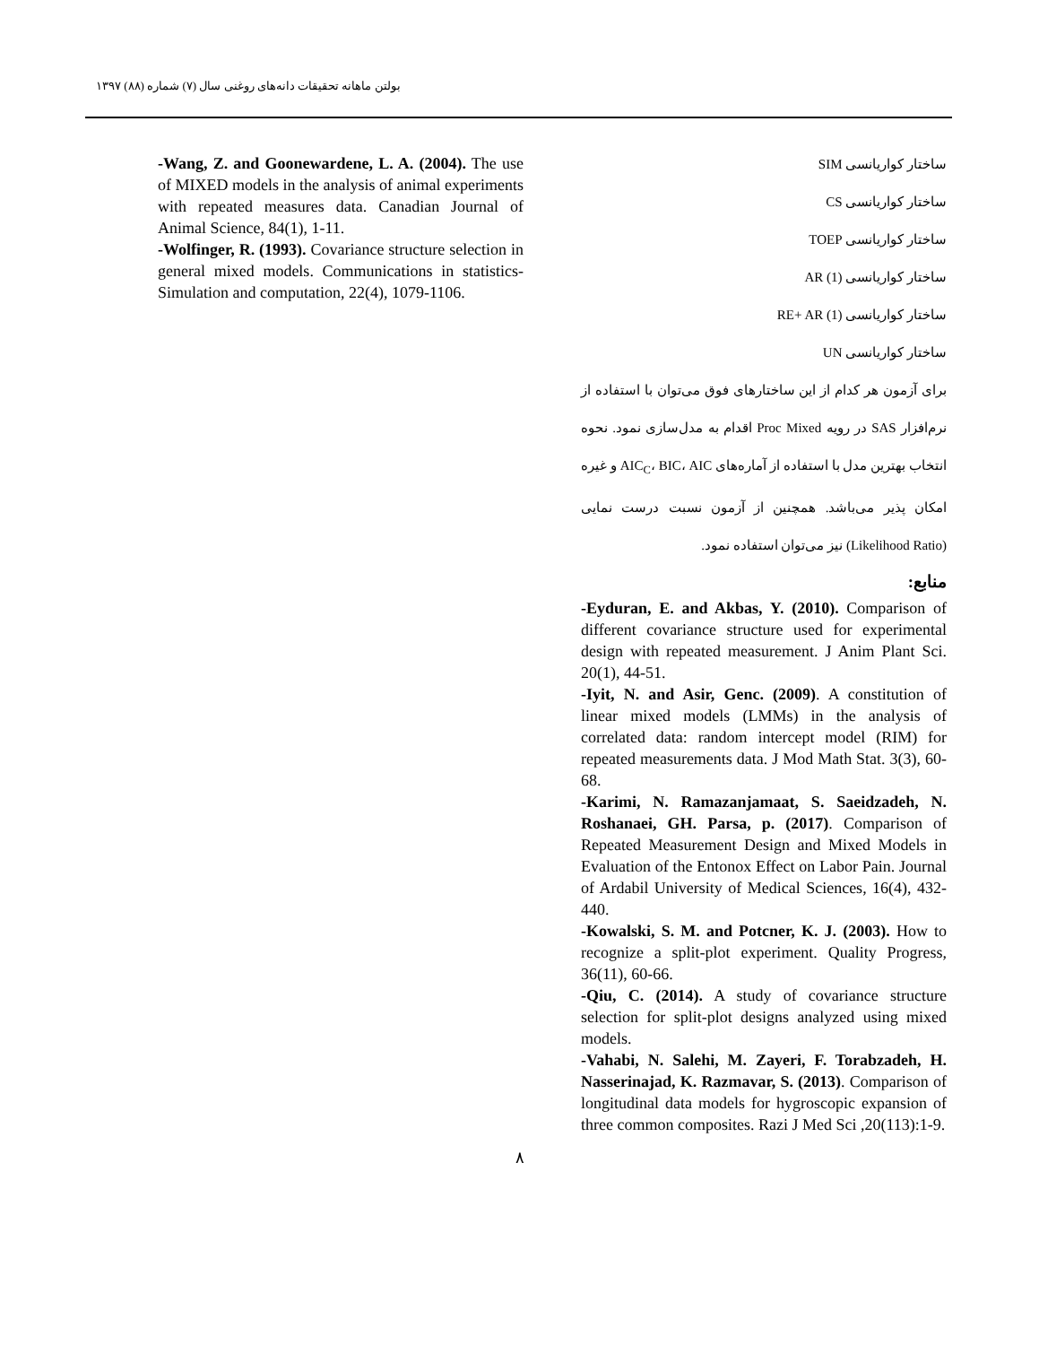بولتن ماهانه تحقیقات دانه‌های روغنی سال (۷) شماره (۸۸) ۱۳۹۷
ساختار کواریانسی SIM
ساختار کواریانسی CS
ساختار کواریانسی TOEP
ساختار کواریانسی AR (1)
ساختار کواریانسی RE+ AR (1)
ساختار کواریانسی UN
برای آزمون هر کدام از این ساختارهای فوق می‌توان با استفاده از نرم‌افزار SAS در رویه Proc Mixed اقدام به مدل‌سازی نمود. نحوه انتخاب بهترین مدل با استفاده از آماره‌های AIC<sub>C</sub>، BIC، AIC و غیره امکان پذیر می‌باشد. همچنین از آزمون نسبت درست نمایی (Likelihood Ratio) نیز می‌توان استفاده نمود.
منابع:
-Eyduran, E. and Akbas, Y. (2010). Comparison of different covariance structure used for experimental design with repeated measurement. J Anim Plant Sci. 20(1), 44-51.
-Iyit, N. and Asir, Genc. (2009). A constitution of linear mixed models (LMMs) in the analysis of correlated data: random intercept model (RIM) for repeated measurements data. J Mod Math Stat. 3(3), 60-68.
-Karimi, N. Ramazanjamaat, S. Saeidzadeh, N. Roshanaei, GH. Parsa, p. (2017). Comparison of Repeated Measurement Design and Mixed Models in Evaluation of the Entonox Effect on Labor Pain. Journal of Ardabil University of Medical Sciences, 16(4), 432-440.
-Kowalski, S. M. and Potcner, K. J. (2003). How to recognize a split-plot experiment. Quality Progress, 36(11), 60-66.
-Qiu, C. (2014). A study of covariance structure selection for split-plot designs analyzed using mixed models.
-Vahabi, N. Salehi, M. Zayeri, F. Torabzadeh, H. Nasserinajad, K. Razmavar, S. (2013). Comparison of longitudinal data models for hygroscopic expansion of three common composites. Razi J Med Sci ,20(113):1-9.
-Wang, Z. and Goonewardene, L. A. (2004). The use of MIXED models in the analysis of animal experiments with repeated measures data. Canadian Journal of Animal Science, 84(1), 1-11.
-Wolfinger, R. (1993). Covariance structure selection in general mixed models. Communications in statistics-Simulation and computation, 22(4), 1079-1106.
۸